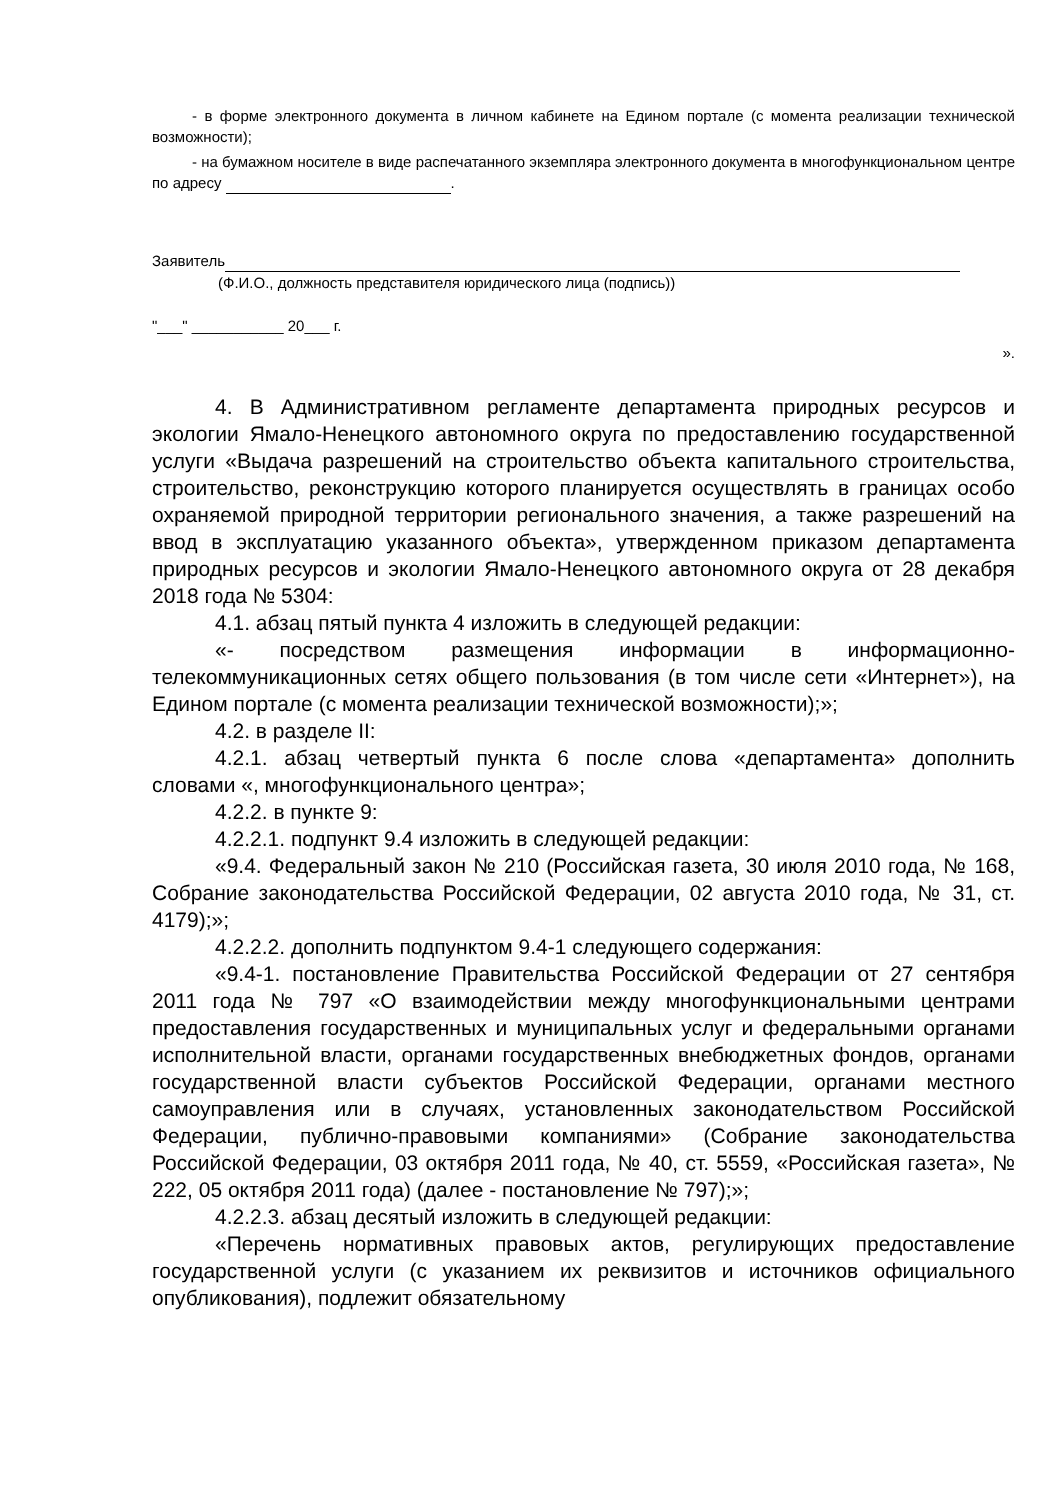- в форме электронного документа в личном кабинете на Едином портале (с момента реализации технической возможности);
- на бумажном носителе в виде распечатанного экземпляра электронного документа в многофункциональном центре по адресу .
Заявитель
(Ф.И.О., должность представителя юридического лица (подпись))
"___" ___________ 20___ г.
».
4. В Административном регламенте департамента природных ресурсов и экологии Ямало-Ненецкого автономного округа по предоставлению государственной услуги «Выдача разрешений на строительство объекта капитального строительства, строительство, реконструкцию которого планируется осуществлять в границах особо охраняемой природной территории регионального значения, а также разрешений на ввод в эксплуатацию указанного объекта», утвержденном приказом департамента природных ресурсов и экологии Ямало-Ненецкого автономного округа от 28 декабря 2018 года № 5304:
4.1. абзац пятый пункта 4 изложить в следующей редакции:
«- посредством размещения информации в информационно-телекоммуникационных сетях общего пользования (в том числе сети «Интернет»), на Едином портале (с момента реализации технической возможности);»;
4.2. в разделе II:
4.2.1. абзац четвертый пункта 6 после слова «департамента» дополнить словами «, многофункционального центра»;
4.2.2. в пункте 9:
4.2.2.1. подпункт 9.4 изложить в следующей редакции:
«9.4. Федеральный закон № 210 (Российская газета, 30 июля 2010 года, № 168, Собрание законодательства Российской Федерации, 02 августа 2010 года, № 31, ст. 4179);»;
4.2.2.2. дополнить подпунктом 9.4-1 следующего содержания:
«9.4-1. постановление Правительства Российской Федерации от 27 сентября 2011 года № 797 «О взаимодействии между многофункциональными центрами предоставления государственных и муниципальных услуг и федеральными органами исполнительной власти, органами государственных внебюджетных фондов, органами государственной власти субъектов Российской Федерации, органами местного самоуправления или в случаях, установленных законодательством Российской Федерации, публично-правовыми компаниями» (Собрание законодательства Российской Федерации, 03 октября 2011 года, № 40, ст. 5559, «Российская газета», № 222, 05 октября 2011 года) (далее - постановление № 797);»;
4.2.2.3. абзац десятый изложить в следующей редакции:
«Перечень нормативных правовых актов, регулирующих предоставление государственной услуги (с указанием их реквизитов и источников официального опубликования), подлежит обязательному